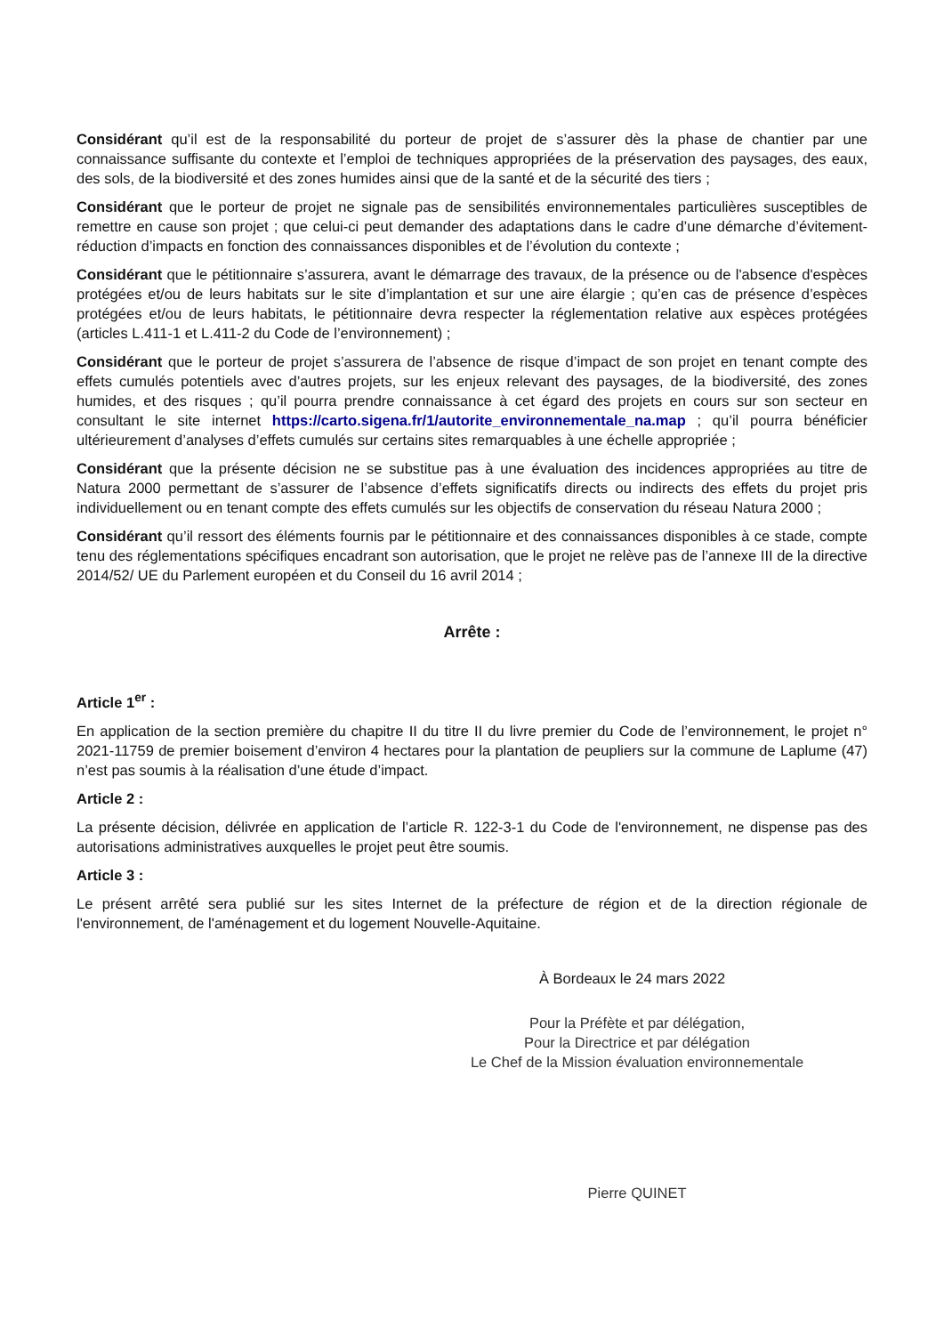Considérant qu’il est de la responsabilité du porteur de projet de s’assurer dès la phase de chantier par une connaissance suffisante du contexte et l’emploi de techniques appropriées de la préservation des paysages, des eaux, des sols, de la biodiversité et des zones humides ainsi que de la santé et de la sécurité des tiers ;
Considérant que le porteur de projet ne signale pas de sensibilités environnementales particulières susceptibles de remettre en cause son projet ; que celui-ci peut demander des adaptations dans le cadre d’une démarche d’évitement-réduction d’impacts en fonction des connaissances disponibles et de l’évolution du contexte ;
Considérant que le pétitionnaire s’assurera, avant le démarrage des travaux, de la présence ou de l'absence d'espèces protégées et/ou de leurs habitats sur le site d’implantation et sur une aire élargie ; qu’en cas de présence d’espèces protégées et/ou de leurs habitats, le pétitionnaire devra respecter la réglementation relative aux espèces protégées (articles L.411-1 et L.411-2 du Code de l’environnement) ;
Considérant que le porteur de projet s’assurera de l’absence de risque d’impact de son projet en tenant compte des effets cumulés potentiels avec d’autres projets, sur les enjeux relevant des paysages, de la biodiversité, des zones humides, et des risques ; qu’il pourra prendre connaissance à cet égard des projets en cours sur son secteur en consultant le site internet https://carto.sigena.fr/1/autorite_environnementale_na.map ; qu’il pourra bénéficier ultérieurement d’analyses d’effets cumulés sur certains sites remarquables à une échelle appropriée ;
Considérant que la présente décision ne se substitue pas à une évaluation des incidences appropriées au titre de Natura 2000 permettant de s’assurer de l’absence d’effets significatifs directs ou indirects des effets du projet pris individuellement ou en tenant compte des effets cumulés sur les objectifs de conservation du réseau Natura 2000 ;
Considérant qu’il ressort des éléments fournis par le pétitionnaire et des connaissances disponibles à ce stade, compte tenu des réglementations spécifiques encadrant son autorisation, que le projet ne relève pas de l’annexe III de la directive 2014/52/ UE du Parlement européen et du Conseil du 16 avril 2014 ;
Arrête :
Article 1<sup>er</sup> :
En application de la section première du chapitre II du titre II du livre premier du Code de l’environnement, le projet n° 2021-11759 de premier boisement d’environ 4 hectares pour la plantation de peupliers sur la commune de Laplume (47) n’est pas soumis à la réalisation d’une étude d’impact.
Article 2 :
La présente décision, délivrée en application de l’article R. 122-3-1 du Code de l'environnement, ne dispense pas des autorisations administratives auxquelles le projet peut être soumis.
Article 3 :
Le présent arrêté sera publié sur les sites Internet de la préfecture de région et de la direction régionale de l'environnement, de l'aménagement et du logement Nouvelle-Aquitaine.
À Bordeaux le 24 mars 2022
Pour la Préfète et par délégation,
Pour la Directrice et par délégation
Le Chef de la Mission évaluation environnementale
Pierre QUINET